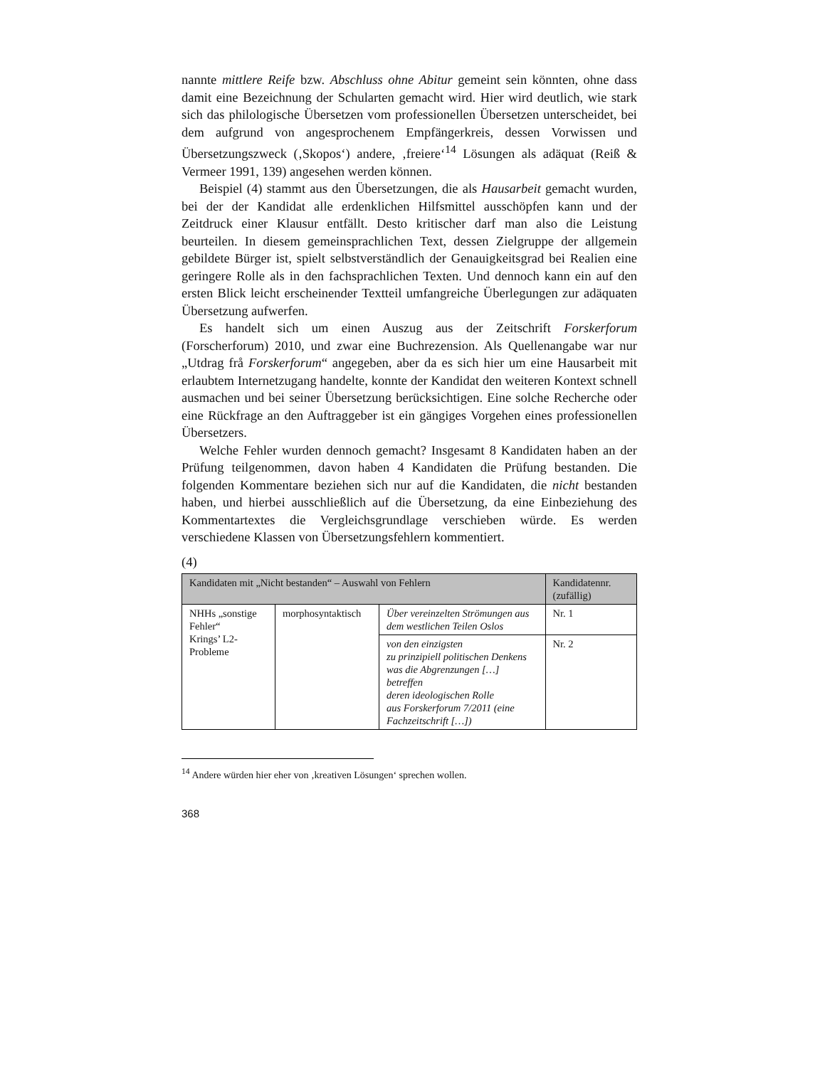nannte mittlere Reife bzw. Abschluss ohne Abitur gemeint sein könnten, ohne dass damit eine Bezeichnung der Schularten gemacht wird. Hier wird deutlich, wie stark sich das philologische Übersetzen vom professionellen Übersetzen unterscheidet, bei dem aufgrund von angesprochenem Empfängerkreis, dessen Vorwissen und Übersetzungszweck (‚Skopos‘) andere, ‚freiere‘<sup>14</sup> Lösungen als adäquat (Reiß & Vermeer 1991, 139) angesehen werden können.
Beispiel (4) stammt aus den Übersetzungen, die als Hausarbeit gemacht wurden, bei der der Kandidat alle erdenklichen Hilfsmittel ausschöpfen kann und der Zeitdruck einer Klausur entfällt. Desto kritischer darf man also die Leistung beurteilen. In diesem gemeinsprachlichen Text, dessen Zielgruppe der allgemein gebildete Bürger ist, spielt selbstverständlich der Genauigkeitsgrad bei Realien eine geringere Rolle als in den fachsprachlichen Texten. Und dennoch kann ein auf den ersten Blick leicht erscheinender Textteil umfangreiche Überlegungen zur adäquaten Übersetzung aufwerfen.
Es handelt sich um einen Auszug aus der Zeitschrift Forskerforum (Forscherforum) 2010, und zwar eine Buchrezension. Als Quellenangabe war nur „Utdrag frå Forskerforum“ angegeben, aber da es sich hier um eine Hausarbeit mit erlaubtem Internetzugang handelte, konnte der Kandidat den weiteren Kontext schnell ausmachen und bei seiner Übersetzung berücksichtigen. Eine solche Recherche oder eine Rückfrage an den Auftraggeber ist ein gängiges Vorgehen eines professionellen Übersetzers.
Welche Fehler wurden dennoch gemacht? Insgesamt 8 Kandidaten haben an der Prüfung teilgenommen, davon haben 4 Kandidaten die Prüfung bestanden. Die folgenden Kommentare beziehen sich nur auf die Kandidaten, die nicht bestanden haben, und hierbei ausschließlich auf die Übersetzung, da eine Einbeziehung des Kommentartextes die Vergleichsgrundlage verschieben würde. Es werden verschiedene Klassen von Übersetzungsfehlern kommentiert.
(4)
| Kandidaten mit „Nicht bestanden“ – Auswahl von Fehlern | | | Kandidatennr. (zufällig) |
| --- | --- | --- | --- |
| NHHs „sonstige Fehler“ Krings’ L2-Probleme | morphosyntaktisch | Über vereinzelten Strömungen aus dem westlichen Teilen Oslos | Nr. 1 |
| | | von den einzigsten zu prinzipiell politischen Denkens was die Abgrenzungen […] betreffen deren ideologischen Rolle aus Forskerforum 7/2011 (eine Fachzeitschrift […]) | Nr. 2 |
<sup>14</sup> Andere würden hier eher von ‚kreativen Lösungen‘ sprechen wollen.
368